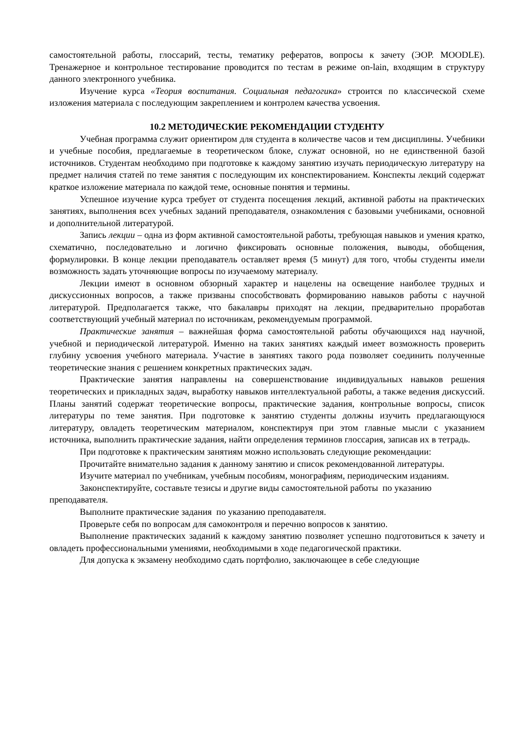самостоятельной работы, глоссарий, тесты, тематику рефератов, вопросы к зачету (ЭОР. MOODLE). Тренажерное и контрольное тестирование проводится по тестам в режиме on-lain, входящим в структуру данного электронного учебника.
Изучение курса «Теория воспитания. Социальная педагогика» строится по классической схеме изложения материала с последующим закреплением и контролем качества усвоения.
10.2 МЕТОДИЧЕСКИЕ РЕКОМЕНДАЦИИ СТУДЕНТУ
Учебная программа служит ориентиром для студента в количестве часов и тем дисциплины. Учебники и учебные пособия, предлагаемые в теоретическом блоке, служат основной, но не единственной базой источников. Студентам необходимо при подготовке к каждому занятию изучать периодическую литературу на предмет наличия статей по теме занятия с последующим их конспектированием. Конспекты лекций содержат краткое изложение материала по каждой теме, основные понятия и термины.
Успешное изучение курса требует от студента посещения лекций, активной работы на практических занятиях, выполнения всех учебных заданий преподавателя, ознакомления с базовыми учебниками, основной и дополнительной литературой.
Запись лекции – одна из форм активной самостоятельной работы, требующая навыков и умения кратко, схематично, последовательно и логично фиксировать основные положения, выводы, обобщения, формулировки. В конце лекции преподаватель оставляет время (5 минут) для того, чтобы студенты имели возможность задать уточняющие вопросы по изучаемому материалу.
Лекции имеют в основном обзорный характер и нацелены на освещение наиболее трудных и дискуссионных вопросов, а также призваны способствовать формированию навыков работы с научной литературой. Предполагается также, что бакалавры приходят на лекции, предварительно проработав соответствующий учебный материал по источникам, рекомендуемым программой.
Практические занятия – важнейшая форма самостоятельной работы обучающихся над научной, учебной и периодической литературой. Именно на таких занятиях каждый имеет возможность проверить глубину усвоения учебного материала. Участие в занятиях такого рода позволяет соединить полученные теоретические знания с решением конкретных практических задач.
Практические занятия направлены на совершенствование индивидуальных навыков решения теоретических и прикладных задач, выработку навыков интеллектуальной работы, а также ведения дискуссий. Планы занятий содержат теоретические вопросы, практические задания, контрольные вопросы, список литературы по теме занятия. При подготовке к занятию студенты должны изучить предлагающуюся литературу, овладеть теоретическим материалом, конспектируя при этом главные мысли с указанием источника, выполнить практические задания, найти определения терминов глоссария, записав их в тетрадь.
При подготовке к практическим занятиям можно использовать следующие рекомендации:
Прочитайте внимательно задания к данному занятию и список рекомендованной литературы.
Изучите материал по учебникам, учебным пособиям, монографиям, периодическим изданиям.
Законспектируйте, составьте тезисы и другие виды самостоятельной работы по указанию преподавателя.
Выполните практические задания по указанию преподавателя.
Проверьте себя по вопросам для самоконтроля и перечню вопросов к занятию.
Выполнение практических заданий к каждому занятию позволяет успешно подготовиться к зачету и овладеть профессиональными умениями, необходимыми в ходе педагогической практики.
Для допуска к экзамену необходимо сдать портфолио, заключающее в себе следующие